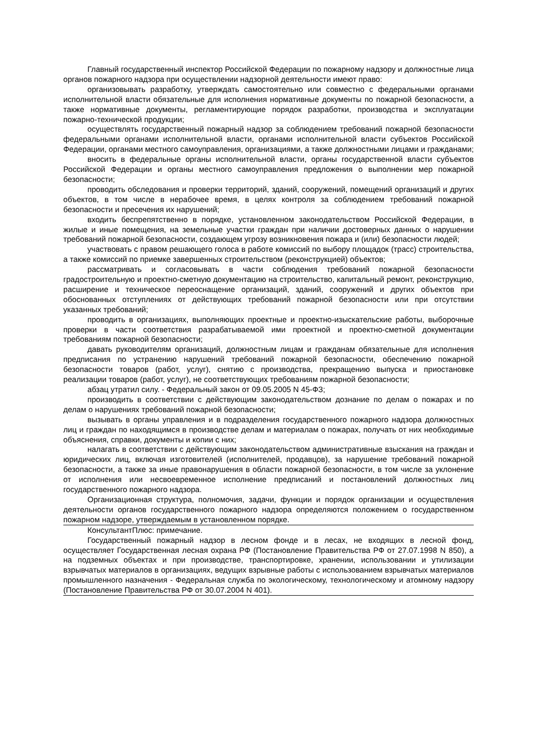Главный государственный инспектор Российской Федерации по пожарному надзору и должностные лица органов пожарного надзора при осуществлении надзорной деятельности имеют право:
организовывать разработку, утверждать самостоятельно или совместно с федеральными органами исполнительной власти обязательные для исполнения нормативные документы по пожарной безопасности, а также нормативные документы, регламентирующие порядок разработки, производства и эксплуатации пожарно-технической продукции;
осуществлять государственный пожарный надзор за соблюдением требований пожарной безопасности федеральными органами исполнительной власти, органами исполнительной власти субъектов Российской Федерации, органами местного самоуправления, организациями, а также должностными лицами и гражданами;
вносить в федеральные органы исполнительной власти, органы государственной власти субъектов Российской Федерации и органы местного самоуправления предложения о выполнении мер пожарной безопасности;
проводить обследования и проверки территорий, зданий, сооружений, помещений организаций и других объектов, в том числе в нерабочее время, в целях контроля за соблюдением требований пожарной безопасности и пресечения их нарушений;
входить беспрепятственно в порядке, установленном законодательством Российской Федерации, в жилые и иные помещения, на земельные участки граждан при наличии достоверных данных о нарушении требований пожарной безопасности, создающем угрозу возникновения пожара и (или) безопасности людей;
участвовать с правом решающего голоса в работе комиссий по выбору площадок (трасс) строительства, а также комиссий по приемке завершенных строительством (реконструкцией) объектов;
рассматривать и согласовывать в части соблюдения требований пожарной безопасности градостроительную и проектно-сметную документацию на строительство, капитальный ремонт, реконструкцию, расширение и техническое переоснащение организаций, зданий, сооружений и других объектов при обоснованных отступлениях от действующих требований пожарной безопасности или при отсутствии указанных требований;
проводить в организациях, выполняющих проектные и проектно-изыскательские работы, выборочные проверки в части соответствия разрабатываемой ими проектной и проектно-сметной документации требованиям пожарной безопасности;
давать руководителям организаций, должностным лицам и гражданам обязательные для исполнения предписания по устранению нарушений требований пожарной безопасности, обеспечению пожарной безопасности товаров (работ, услуг), снятию с производства, прекращению выпуска и приостановке реализации товаров (работ, услуг), не соответствующих требованиям пожарной безопасности;
абзац утратил силу. - Федеральный закон от 09.05.2005 N 45-ФЗ;
производить в соответствии с действующим законодательством дознание по делам о пожарах и по делам о нарушениях требований пожарной безопасности;
вызывать в органы управления и в подразделения государственного пожарного надзора должностных лиц и граждан по находящимся в производстве делам и материалам о пожарах, получать от них необходимые объяснения, справки, документы и копии с них;
налагать в соответствии с действующим законодательством административные взыскания на граждан и юридических лиц, включая изготовителей (исполнителей, продавцов), за нарушение требований пожарной безопасности, а также за иные правонарушения в области пожарной безопасности, в том числе за уклонение от исполнения или несвоевременное исполнение предписаний и постановлений должностных лиц государственного пожарного надзора.
Организационная структура, полномочия, задачи, функции и порядок организации и осуществления деятельности органов государственного пожарного надзора определяются положением о государственном пожарном надзоре, утверждаемым в установленном порядке.
КонсультантПлюс: примечание.
Государственный пожарный надзор в лесном фонде и в лесах, не входящих в лесной фонд, осуществляет Государственная лесная охрана РФ (Постановление Правительства РФ от 27.07.1998 N 850), а на подземных объектах и при производстве, транспортировке, хранении, использовании и утилизации взрывчатых материалов в организациях, ведущих взрывные работы с использованием взрывчатых материалов промышленного назначения - Федеральная служба по экологическому, технологическому и атомному надзору (Постановление Правительства РФ от 30.07.2004 N 401).